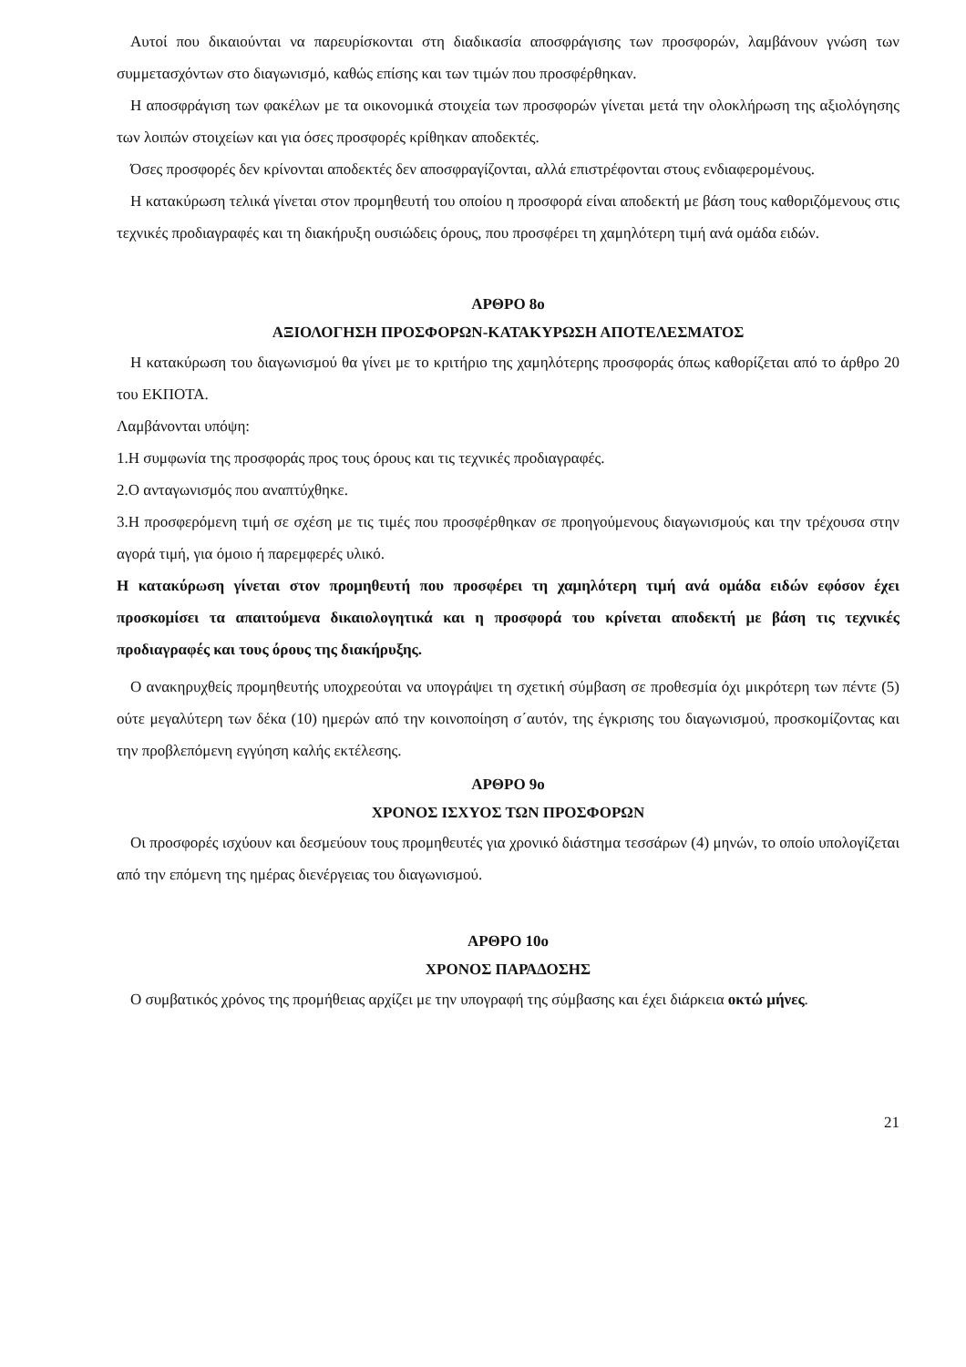Αυτοί που δικαιούνται να παρευρίσκονται στη διαδικασία αποσφράγισης των προσφορών, λαμβάνουν γνώση των συμμετασχόντων στο διαγωνισμό, καθώς επίσης και των τιμών που προσφέρθηκαν.
Η αποσφράγιση των φακέλων με τα οικονομικά στοιχεία των προσφορών γίνεται μετά την ολοκλήρωση της αξιολόγησης των λοιπών στοιχείων και για όσες προσφορές κρίθηκαν αποδεκτές.
Όσες προσφορές δεν κρίνονται αποδεκτές δεν αποσφραγίζονται, αλλά επιστρέφονται στους ενδιαφερομένους.
Η κατακύρωση τελικά γίνεται στον προμηθευτή του οποίου η προσφορά είναι αποδεκτή με βάση τους καθοριζόμενους στις τεχνικές προδιαγραφές και τη διακήρυξη ουσιώδεις όρους, που προσφέρει τη χαμηλότερη τιμή ανά ομάδα ειδών.
ΑΡΘΡΟ 8ο
ΑΞΙΟΛΟΓΗΣΗ ΠΡΟΣΦΟΡΩΝ-ΚΑΤΑΚΥΡΩΣΗ ΑΠΟΤΕΛΕΣΜΑΤΟΣ
Η κατακύρωση του διαγωνισμού θα γίνει με το κριτήριο της χαμηλότερης προσφοράς όπως καθορίζεται από το άρθρο 20 του ΕΚΠΟΤΑ.
Λαμβάνονται υπόψη:
1.Η συμφωνία της προσφοράς προς τους όρους και τις τεχνικές προδιαγραφές.
2.Ο ανταγωνισμός που αναπτύχθηκε.
3.Η προσφερόμενη τιμή σε σχέση με τις τιμές που προσφέρθηκαν σε προηγούμενους διαγωνισμούς και την τρέχουσα στην αγορά τιμή, για όμοιο ή παρεμφερές υλικό.
Η κατακύρωση γίνεται στον προμηθευτή που προσφέρει τη χαμηλότερη τιμή ανά ομάδα ειδών εφόσον έχει προσκομίσει τα απαιτούμενα δικαιολογητικά και η προσφορά του κρίνεται αποδεκτή με βάση τις τεχνικές προδιαγραφές και τους όρους της διακήρυξης.
Ο ανακηρυχθείς προμηθευτής υποχρεούται να υπογράψει τη σχετική σύμβαση σε προθεσμία όχι μικρότερη των πέντε (5) ούτε μεγαλύτερη των δέκα (10) ημερών από την κοινοποίηση σ΄αυτόν, της έγκρισης του διαγωνισμού, προσκομίζοντας και την προβλεπόμενη εγγύηση καλής εκτέλεσης.
ΑΡΘΡΟ 9ο
ΧΡΟΝΟΣ ΙΣΧΥΟΣ ΤΩΝ ΠΡΟΣΦΟΡΩΝ
Οι προσφορές ισχύουν και δεσμεύουν τους προμηθευτές για χρονικό διάστημα τεσσάρων (4) μηνών, το οποίο υπολογίζεται από την επόμενη της ημέρας διενέργειας του διαγωνισμού.
ΑΡΘΡΟ 10ο
ΧΡΟΝΟΣ ΠΑΡΑΔΟΣΗΣ
Ο συμβατικός χρόνος της προμήθειας αρχίζει με την υπογραφή της σύμβασης και έχει διάρκεια οκτώ μήνες.
21